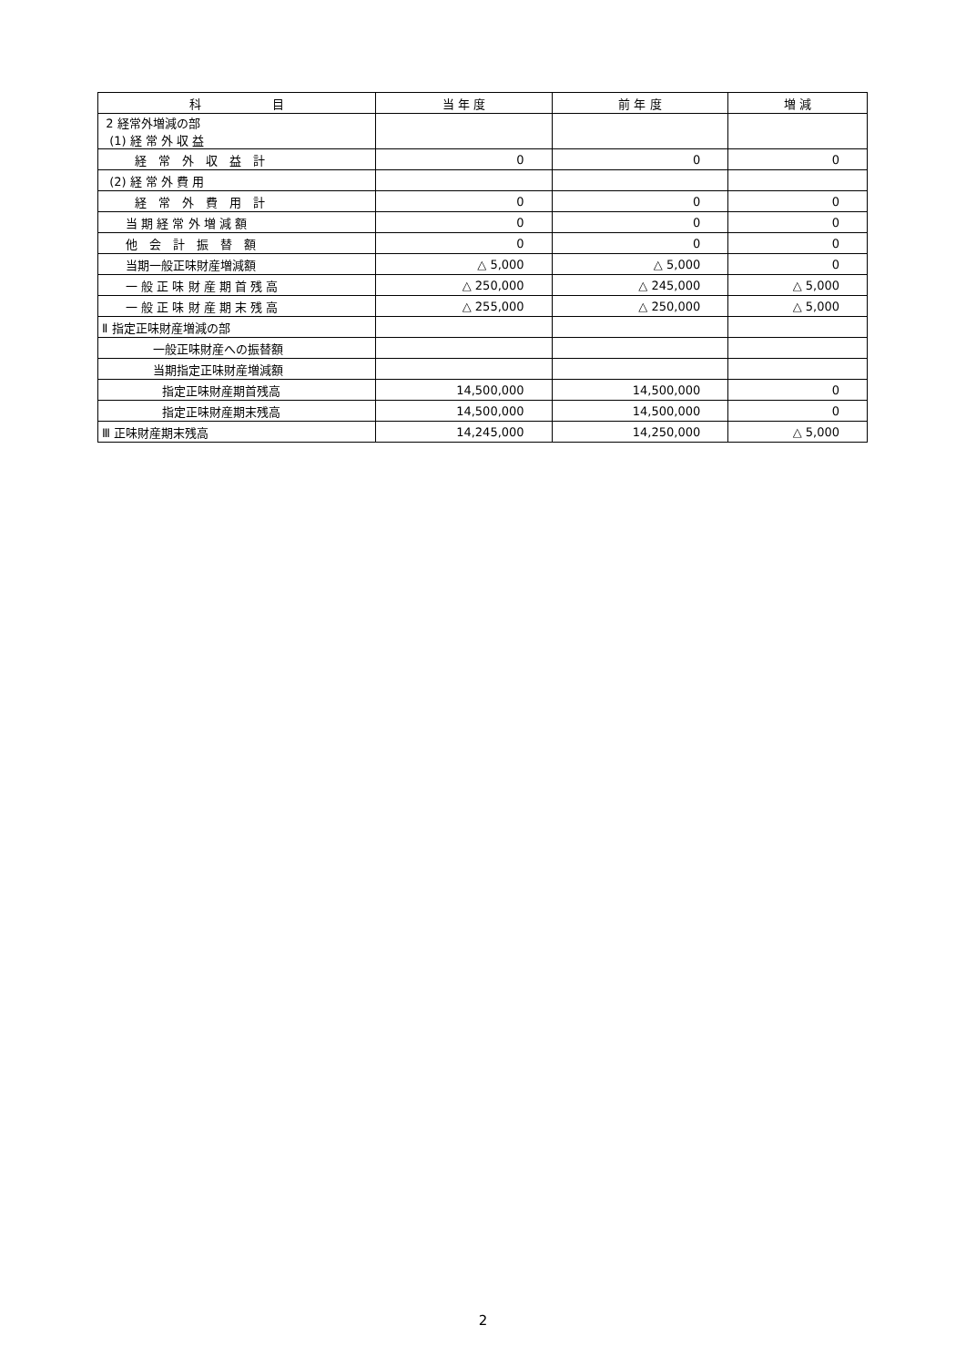| 科 目 | 当 年 度 | 前 年 度 | 増 減 |
| --- | --- | --- | --- |
| 2 経常外増減の部 (1) 経 常 外 収 益 | | | |
| 経 常 外 収 益 計 | 0 | 0 | 0 |
| (2) 経 常 外 費 用 | | | |
| 経 常 外 費 用 計 | 0 | 0 | 0 |
| 当 期 経 常 外 増 減 額 | 0 | 0 | 0 |
| 他 会 計 振 替 額 | 0 | 0 | 0 |
| 当期一般正味財産増減額 | △ 5,000 | △ 5,000 | 0 |
| 一 般 正 味 財 産 期 首 残 高 | △ 250,000 | △ 245,000 | △ 5,000 |
| 一 般 正 味 財 産 期 末 残 高 | △ 255,000 | △ 250,000 | △ 5,000 |
| Ⅱ 指定正味財産増減の部 | | | |
| 一般正味財産への振替額 | | | |
| 当期指定正味財産増減額 | | | |
| 指定正味財産期首残高 | 14,500,000 | 14,500,000 | 0 |
| 指定正味財産期末残高 | 14,500,000 | 14,500,000 | 0 |
| Ⅲ 正味財産期末残高 | 14,245,000 | 14,250,000 | △ 5,000 |
2